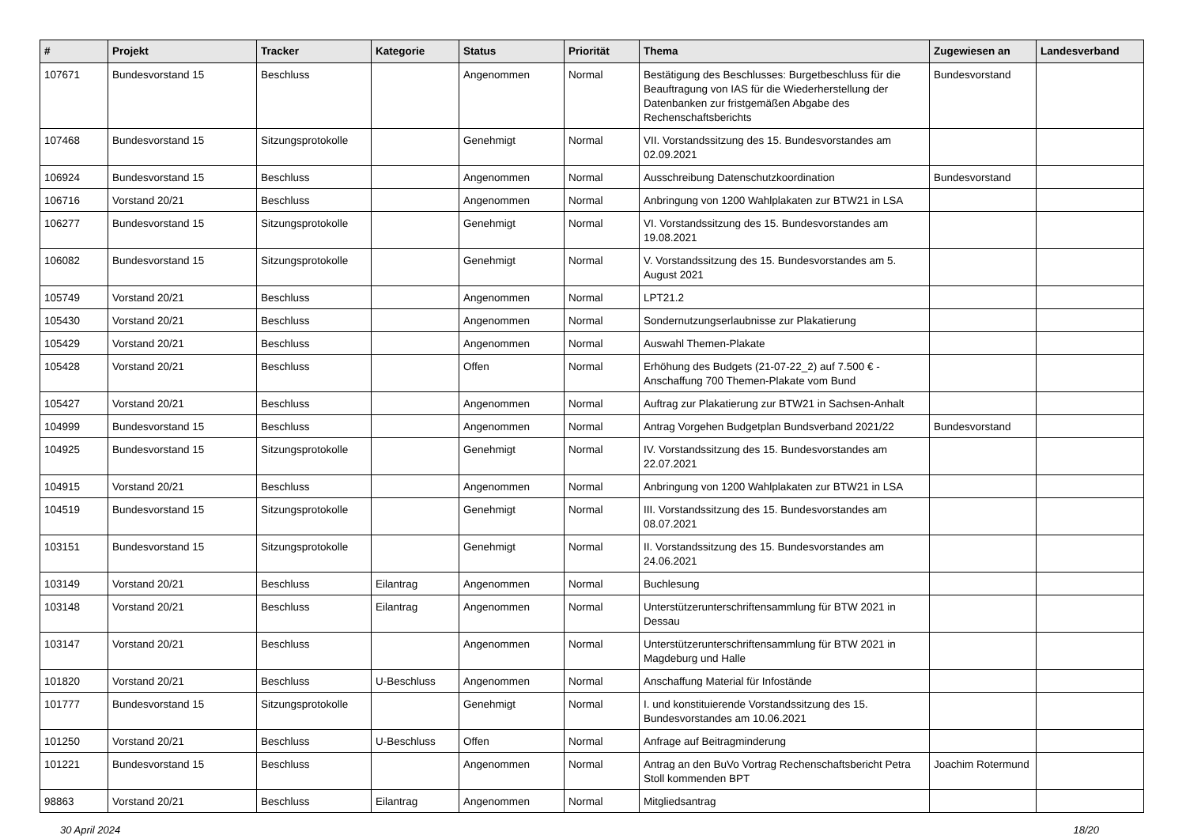| # | Projekt | Tracker | Kategorie | Status | Priorität | Thema | Zugewiesen an | Landesverband |
| --- | --- | --- | --- | --- | --- | --- | --- | --- |
| 107671 | Bundesvorstand 15 | Beschluss | | Angenommen | Normal | Bestätigung des Beschlusses: Burgetbeschluss für die Beauftragung von IAS für die Wiederherstellung der Datenbanken zur fristgemäßen Abgabe des Rechenschaftsberichts | Bundesvorstand | |
| 107468 | Bundesvorstand 15 | Sitzungsprotokolle | | Genehmigt | Normal | VII. Vorstandssitzung des 15. Bundesvorstandes am 02.09.2021 | | |
| 106924 | Bundesvorstand 15 | Beschluss | | Angenommen | Normal | Ausschreibung Datenschutzkoordination | Bundesvorstand | |
| 106716 | Vorstand 20/21 | Beschluss | | Angenommen | Normal | Anbringung von 1200 Wahlplakaten zur BTW21 in LSA | | |
| 106277 | Bundesvorstand 15 | Sitzungsprotokolle | | Genehmigt | Normal | VI. Vorstandssitzung des 15. Bundesvorstandes am 19.08.2021 | | |
| 106082 | Bundesvorstand 15 | Sitzungsprotokolle | | Genehmigt | Normal | V. Vorstandssitzung des 15. Bundesvorstandes am 5. August 2021 | | |
| 105749 | Vorstand 20/21 | Beschluss | | Angenommen | Normal | LPT21.2 | | |
| 105430 | Vorstand 20/21 | Beschluss | | Angenommen | Normal | Sondernutzungserlaubnisse zur Plakatierung | | |
| 105429 | Vorstand 20/21 | Beschluss | | Angenommen | Normal | Auswahl Themen-Plakate | | |
| 105428 | Vorstand 20/21 | Beschluss | | Offen | Normal | Erhöhung des Budgets (21-07-22_2) auf 7.500 € - Anschaffung 700 Themen-Plakate vom Bund | | |
| 105427 | Vorstand 20/21 | Beschluss | | Angenommen | Normal | Auftrag zur Plakatierung zur BTW21 in Sachsen-Anhalt | | |
| 104999 | Bundesvorstand 15 | Beschluss | | Angenommen | Normal | Antrag Vorgehen Budgetplan Bundsverband 2021/22 | Bundesvorstand | |
| 104925 | Bundesvorstand 15 | Sitzungsprotokolle | | Genehmigt | Normal | IV. Vorstandssitzung des 15. Bundesvorstandes am 22.07.2021 | | |
| 104915 | Vorstand 20/21 | Beschluss | | Angenommen | Normal | Anbringung von 1200 Wahlplakaten zur BTW21 in LSA | | |
| 104519 | Bundesvorstand 15 | Sitzungsprotokolle | | Genehmigt | Normal | III. Vorstandssitzung des 15. Bundesvorstandes am 08.07.2021 | | |
| 103151 | Bundesvorstand 15 | Sitzungsprotokolle | | Genehmigt | Normal | II. Vorstandssitzung des 15. Bundesvorstandes am 24.06.2021 | | |
| 103149 | Vorstand 20/21 | Beschluss | Eilantrag | Angenommen | Normal | Buchlesung | | |
| 103148 | Vorstand 20/21 | Beschluss | Eilantrag | Angenommen | Normal | Unterstützerunterschriftensammlung für BTW 2021 in Dessau | | |
| 103147 | Vorstand 20/21 | Beschluss | | Angenommen | Normal | Unterstützerunterschriftensammlung für BTW 2021 in Magdeburg und Halle | | |
| 101820 | Vorstand 20/21 | Beschluss | U-Beschluss | Angenommen | Normal | Anschaffung Material für Infostände | | |
| 101777 | Bundesvorstand 15 | Sitzungsprotokolle | | Genehmigt | Normal | I. und konstituierende Vorstandssitzung des 15. Bundesvorstandes am 10.06.2021 | | |
| 101250 | Vorstand 20/21 | Beschluss | U-Beschluss | Offen | Normal | Anfrage auf Beitragminderung | | |
| 101221 | Bundesvorstand 15 | Beschluss | | Angenommen | Normal | Antrag an den BuVo Vortrag Rechenschaftsbericht Petra Stoll kommenden BPT | Joachim Rotermund | |
| 98863 | Vorstand 20/21 | Beschluss | Eilantrag | Angenommen | Normal | Mitgliedsantrag | | |
30 April 2024 18/20